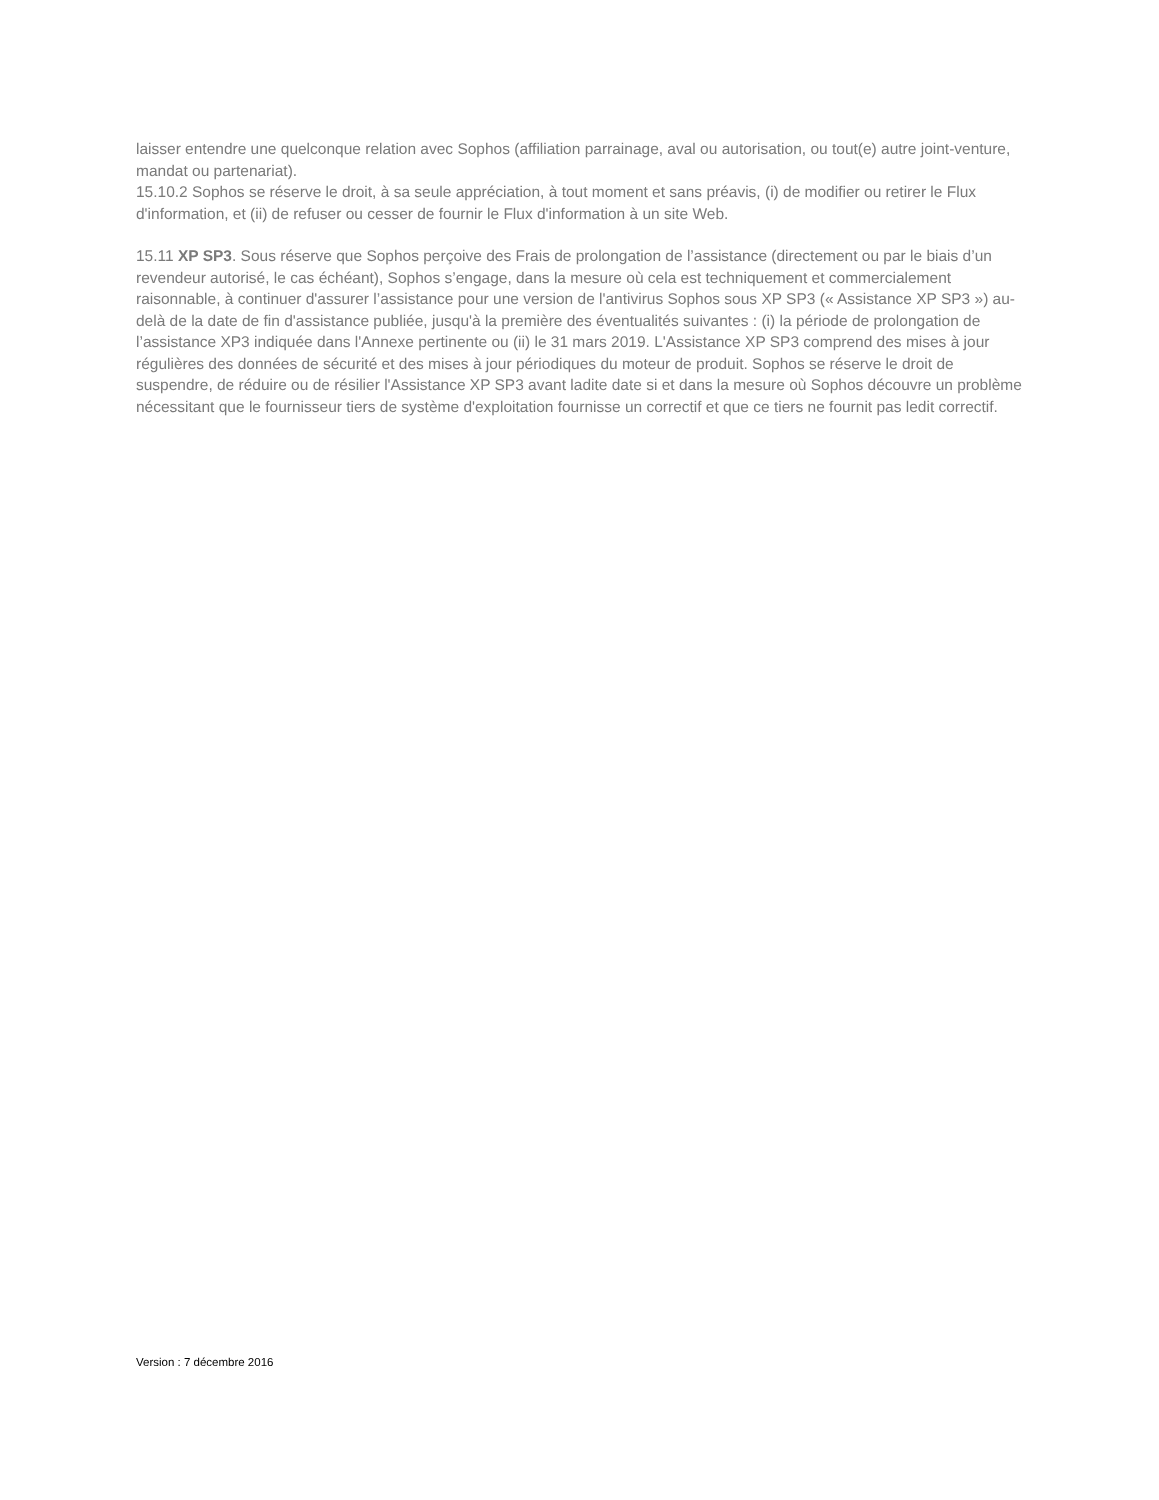laisser entendre une quelconque relation avec Sophos (affiliation parrainage, aval ou autorisation, ou tout(e) autre joint-venture, mandat ou partenariat).
15.10.2 Sophos se réserve le droit, à sa seule appréciation, à tout moment et sans préavis, (i) de modifier ou retirer le Flux d'information, et (ii) de refuser ou cesser de fournir le Flux d'information à un site Web.
15.11 XP SP3. Sous réserve que Sophos perçoive des Frais de prolongation de l’assistance (directement ou par le biais d’un revendeur autorisé, le cas échéant), Sophos s’engage, dans la mesure où cela est techniquement et commercialement raisonnable, à continuer d'assurer l’assistance pour une version de l'antivirus Sophos sous XP SP3 (« Assistance XP SP3 ») au-delà de la date de fin d'assistance publiée, jusqu'à la première des éventualités suivantes : (i) la période de prolongation de l’assistance XP3 indiquée dans l'Annexe pertinente ou (ii) le 31 mars 2019. L'Assistance XP SP3 comprend des mises à jour régulières des données de sécurité et des mises à jour périodiques du moteur de produit. Sophos se réserve le droit de suspendre, de réduire ou de résilier l'Assistance XP SP3 avant ladite date si et dans la mesure où Sophos découvre un problème nécessitant que le fournisseur tiers de système d'exploitation fournisse un correctif et que ce tiers ne fournit pas ledit correctif.
Version : 7 décembre 2016